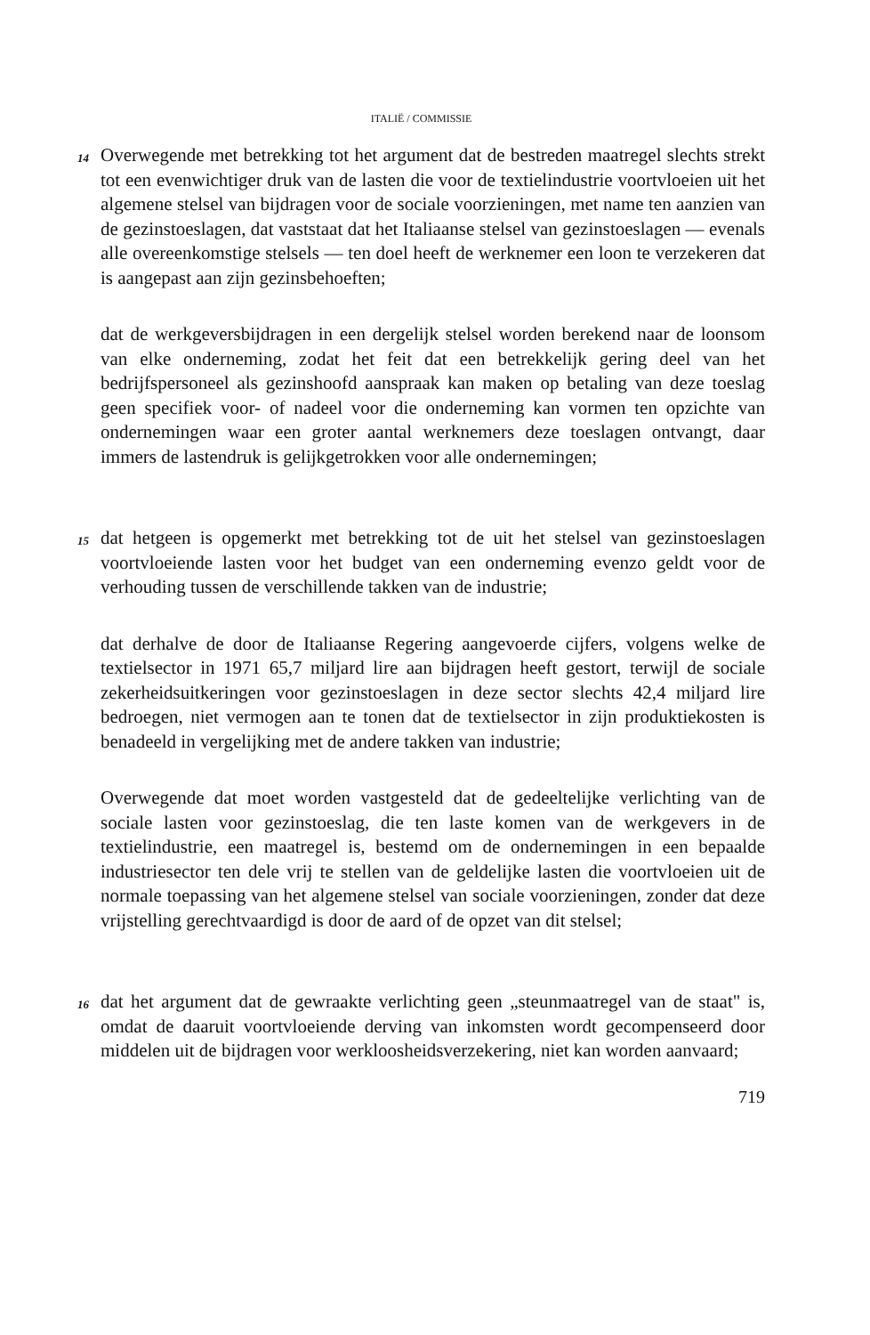ITALIË / COMMISSIE
14
Overwegende met betrekking tot het argument dat de bestreden maatregel slechts strekt tot een evenwichtiger druk van de lasten die voor de textielindustrie voortvloeien uit het algemene stelsel van bijdragen voor de sociale voorzieningen, met name ten aanzien van de gezinstoeslagen, dat vaststaat dat het Italiaanse stelsel van gezinstoeslagen — evenals alle overeenkomstige stelsels — ten doel heeft de werknemer een loon te verzekeren dat is aangepast aan zijn gezinsbehoeften;
dat de werkgeversbijdragen in een dergelijk stelsel worden berekend naar de loonsom van elke onderneming, zodat het feit dat een betrekkelijk gering deel van het bedrijfspersoneel als gezinshoofd aanspraak kan maken op betaling van deze toeslag geen specifiek voor- of nadeel voor die onderneming kan vormen ten opzichte van ondernemingen waar een groter aantal werknemers deze toeslagen ontvangt, daar immers de lastendruk is gelijkgetrokken voor alle ondernemingen;
15
dat hetgeen is opgemerkt met betrekking tot de uit het stelsel van gezinstoeslagen voortvloeiende lasten voor het budget van een onderneming evenzo geldt voor de verhouding tussen de verschillende takken van de industrie;
dat derhalve de door de Italiaanse Regering aangevoerde cijfers, volgens welke de textielsector in 1971 65,7 miljard lire aan bijdragen heeft gestort, terwijl de sociale zekerheidsuitkeringen voor gezinstoeslagen in deze sector slechts 42,4 miljard lire bedroegen, niet vermogen aan te tonen dat de textielsector in zijn produktiekosten is benadeeld in vergelijking met de andere takken van industrie;
Overwegende dat moet worden vastgesteld dat de gedeeltelijke verlichting van de sociale lasten voor gezinstoeslag, die ten laste komen van de werkgevers in de textielindustrie, een maatregel is, bestemd om de ondernemingen in een bepaalde industriesector ten dele vrij te stellen van de geldelijke lasten die voortvloeien uit de normale toepassing van het algemene stelsel van sociale voorzieningen, zonder dat deze vrijstelling gerechtvaardigd is door de aard of de opzet van dit stelsel;
16
dat het argument dat de gewraakte verlichting geen „steunmaatregel van de staat" is, omdat de daaruit voortvloeiende derving van inkomsten wordt gecompenseerd door middelen uit de bijdragen voor werkloosheidsverzekering, niet kan worden aanvaard;
719